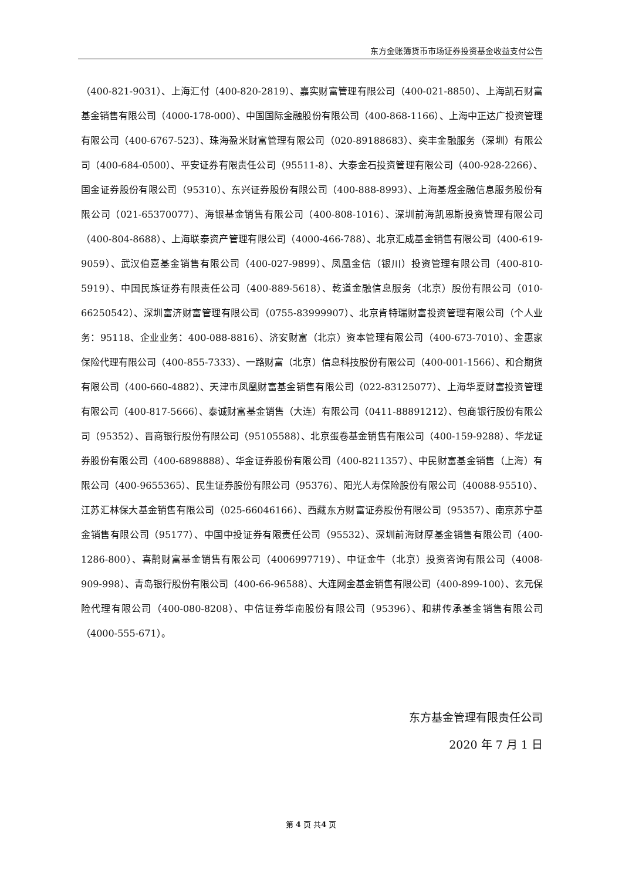东方金账簿货币市场证券投资基金收益支付公告
（400-821-9031）、上海汇付（400-820-2819）、嘉实财富管理有限公司（400-021-8850）、上海凯石财富基金销售有限公司（4000-178-000）、中国国际金融股份有限公司（400-868-1166）、上海中正达广投资管理有限公司（400-6767-523）、珠海盈米财富管理有限公司（020-89188683）、奕丰金融服务（深圳）有限公司（400-684-0500）、平安证券有限责任公司（95511-8）、大泰金石投资管理有限公司（400-928-2266）、国金证券股份有限公司（95310）、东兴证券股份有限公司（400-888-8993）、上海基煜金融信息服务股份有限公司（021-65370077）、海银基金销售有限公司（400-808-1016）、深圳前海凯恩斯投资管理有限公司（400-804-8688）、上海联泰资产管理有限公司（4000-466-788）、北京汇成基金销售有限公司（400-619-9059）、武汉伯嘉基金销售有限公司（400-027-9899）、凤凰金信（银川）投资管理有限公司（400-810-5919）、中国民族证券有限责任公司（400-889-5618）、乾道金融信息服务（北京）股份有限公司（010-66250542）、深圳富济财富管理有限公司（0755-83999907）、北京肯特瑞财富投资管理有限公司（个人业务：95118、企业业务：400-088-8816）、济安财富（北京）资本管理有限公司（400-673-7010）、金惠家保险代理有限公司（400-855-7333）、一路财富（北京）信息科技股份有限公司（400-001-1566）、和合期货有限公司（400-660-4882）、天津市凤凰财富基金销售有限公司（022-83125077）、上海华夏财富投资管理有限公司（400-817-5666）、泰诚财富基金销售（大连）有限公司（0411-88891212）、包商银行股份有限公司（95352）、晋商银行股份有限公司（95105588）、北京蛋卷基金销售有限公司（400-159-9288）、华龙证券股份有限公司（400-6898888）、华金证券股份有限公司（400-8211357）、中民财富基金销售（上海）有限公司（400-9655365）、民生证券股份有限公司（95376）、阳光人寿保险股份有限公司（40088-95510）、江苏汇林保大基金销售有限公司（025-66046166）、西藏东方财富证券股份有限公司（95357）、南京苏宁基金销售有限公司（95177）、中国中投证券有限责任公司（95532）、深圳前海财厚基金销售有限公司（400-1286-800）、喜鹊财富基金销售有限公司（4006997719）、中证金牛（北京）投资咨询有限公司（4008-909-998）、青岛银行股份有限公司（400-66-96588）、大连网金基金销售有限公司（400-899-100）、玄元保险代理有限公司（400-080-8208）、中信证券华南股份有限公司（95396）、和耕传承基金销售有限公司（4000-555-671）。
东方基金管理有限责任公司
2020 年 7 月 1 日
第 4 页 共4 页